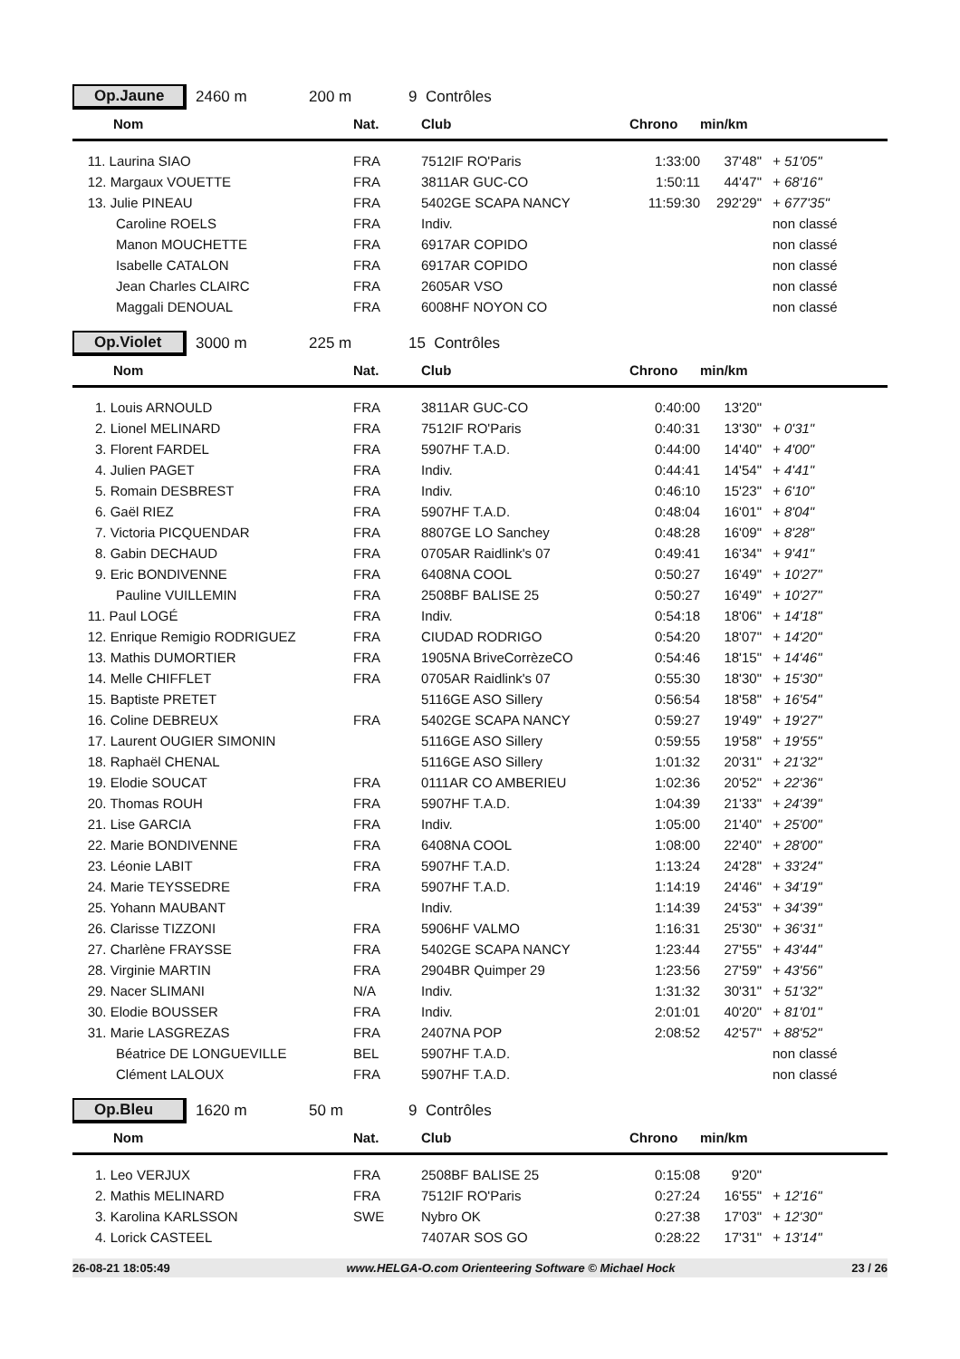Op.Jaune 2460 m 200 m 9 Contrôles
| Nom | Nat. | Club | Chrono | min/km | |
| --- | --- | --- | --- | --- | --- |
| 11. Laurina SIAO | FRA | 7512IF RO'Paris | 1:33:00 | 37'48" | + 51'05" |
| 12. Margaux VOUETTE | FRA | 3811AR GUC-CO | 1:50:11 | 44'47" | + 68'16" |
| 13. Julie PINEAU | FRA | 5402GE SCAPA NANCY | 11:59:30 | 292'29" | + 677'35" |
| Caroline ROELS | FRA | Indiv. | | | non classé |
| Manon MOUCHETTE | FRA | 6917AR COPIDO | | | non classé |
| Isabelle CATALON | FRA | 6917AR COPIDO | | | non classé |
| Jean Charles CLAIRC | FRA | 2605AR VSO | | | non classé |
| Maggali DENOUAL | FRA | 6008HF NOYON CO | | | non classé |
Op.Violet 3000 m 225 m 15 Contrôles
| Nom | Nat. | Club | Chrono | min/km | |
| --- | --- | --- | --- | --- | --- |
| 1. Louis ARNOULD | FRA | 3811AR GUC-CO | 0:40:00 | 13'20" | |
| 2. Lionel MELINARD | FRA | 7512IF RO'Paris | 0:40:31 | 13'30" | + 0'31" |
| 3. Florent FARDEL | FRA | 5907HF T.A.D. | 0:44:00 | 14'40" | + 4'00" |
| 4. Julien PAGET | FRA | Indiv. | 0:44:41 | 14'54" | + 4'41" |
| 5. Romain DESBREST | FRA | Indiv. | 0:46:10 | 15'23" | + 6'10" |
| 6. Gaël RIEZ | FRA | 5907HF T.A.D. | 0:48:04 | 16'01" | + 8'04" |
| 7. Victoria PICQUENDAR | FRA | 8807GE LO Sanchey | 0:48:28 | 16'09" | + 8'28" |
| 8. Gabin DECHAUD | FRA | 0705AR Raidlink's 07 | 0:49:41 | 16'34" | + 9'41" |
| 9. Eric BONDIVENNE | FRA | 6408NA COOL | 0:50:27 | 16'49" | + 10'27" |
| Pauline VUILLEMIN | FRA | 2508BF BALISE 25 | 0:50:27 | 16'49" | + 10'27" |
| 11. Paul LOGÉ | FRA | Indiv. | 0:54:18 | 18'06" | + 14'18" |
| 12. Enrique Remigio RODRIGUEZ | FRA | CIUDAD RODRIGO | 0:54:20 | 18'07" | + 14'20" |
| 13. Mathis DUMORTIER | FRA | 1905NA BriveCorrèzeCO | 0:54:46 | 18'15" | + 14'46" |
| 14. Melle CHIFFLET | FRA | 0705AR Raidlink's 07 | 0:55:30 | 18'30" | + 15'30" |
| 15. Baptiste PRETET | | 5116GE ASO Sillery | 0:56:54 | 18'58" | + 16'54" |
| 16. Coline DEBREUX | FRA | 5402GE SCAPA NANCY | 0:59:27 | 19'49" | + 19'27" |
| 17. Laurent OUGIER SIMONIN | | 5116GE ASO Sillery | 0:59:55 | 19'58" | + 19'55" |
| 18. Raphaël CHENAL | | 5116GE ASO Sillery | 1:01:32 | 20'31" | + 21'32" |
| 19. Elodie SOUCAT | FRA | 0111AR CO AMBERIEU | 1:02:36 | 20'52" | + 22'36" |
| 20. Thomas ROUH | FRA | 5907HF T.A.D. | 1:04:39 | 21'33" | + 24'39" |
| 21. Lise GARCIA | FRA | Indiv. | 1:05:00 | 21'40" | + 25'00" |
| 22. Marie BONDIVENNE | FRA | 6408NA COOL | 1:08:00 | 22'40" | + 28'00" |
| 23. Léonie LABIT | FRA | 5907HF T.A.D. | 1:13:24 | 24'28" | + 33'24" |
| 24. Marie TEYSSEDRE | FRA | 5907HF T.A.D. | 1:14:19 | 24'46" | + 34'19" |
| 25. Yohann MAUBANT | | Indiv. | 1:14:39 | 24'53" | + 34'39" |
| 26. Clarisse TIZZONI | FRA | 5906HF VALMO | 1:16:31 | 25'30" | + 36'31" |
| 27. Charlène FRAYSSE | FRA | 5402GE SCAPA NANCY | 1:23:44 | 27'55" | + 43'44" |
| 28. Virginie MARTIN | FRA | 2904BR Quimper 29 | 1:23:56 | 27'59" | + 43'56" |
| 29. Nacer SLIMANI | N/A | Indiv. | 1:31:32 | 30'31" | + 51'32" |
| 30. Elodie BOUSSER | FRA | Indiv. | 2:01:01 | 40'20" | + 81'01" |
| 31. Marie LASGREZAS | FRA | 2407NA POP | 2:08:52 | 42'57" | + 88'52" |
| Béatrice DE LONGUEVILLE | BEL | 5907HF T.A.D. | | | non classé |
| Clément LALOUX | FRA | 5907HF T.A.D. | | | non classé |
Op.Bleu 1620 m 50 m 9 Contrôles
| Nom | Nat. | Club | Chrono | min/km | |
| --- | --- | --- | --- | --- | --- |
| 1. Leo VERJUX | FRA | 2508BF BALISE 25 | 0:15:08 | 9'20" | |
| 2. Mathis MELINARD | FRA | 7512IF RO'Paris | 0:27:24 | 16'55" | + 12'16" |
| 3. Karolina KARLSSON | SWE | Nybro OK | 0:27:38 | 17'03" | + 12'30" |
| 4. Lorick CASTEEL | | 7407AR SOS GO | 0:28:22 | 17'31" | + 13'14" |
26-08-21 18:05:49 www.HELGA-O.com Orienteering Software © Michael Hock 23 / 26